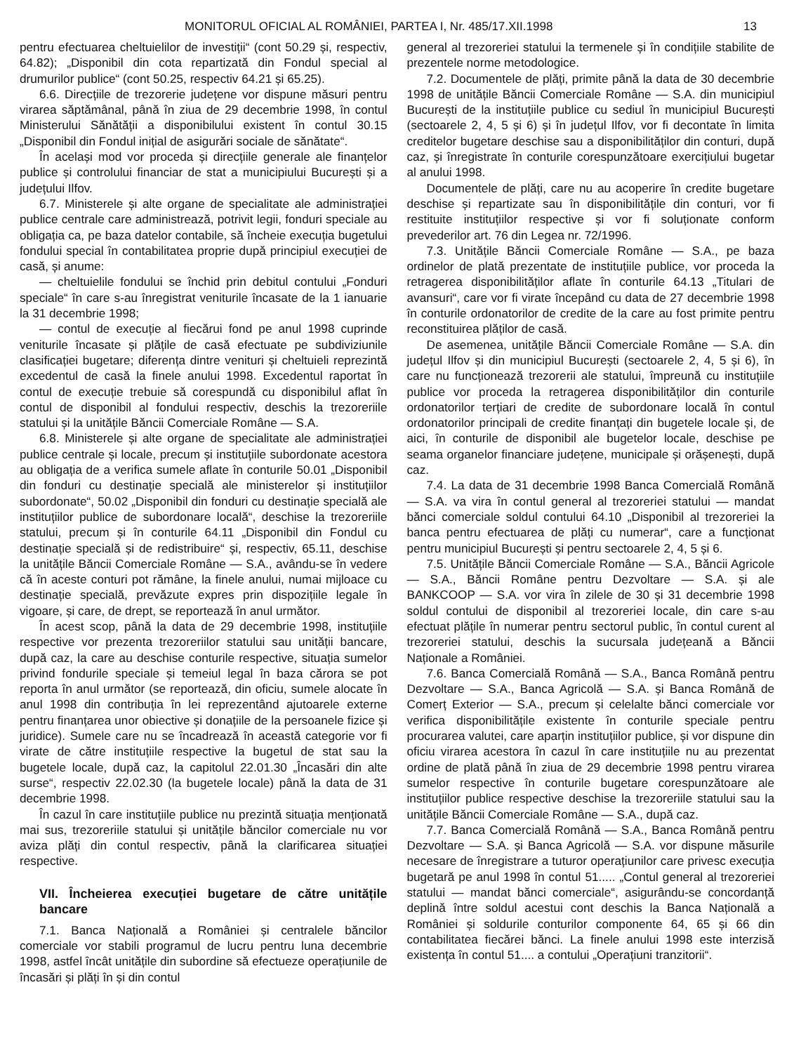MONITORUL OFICIAL AL ROMÂNIEI, PARTEA I, Nr. 485/17.XII.1998 13
pentru efectuarea cheltuielilor de investiții“ (cont 50.29 și, respectiv, 64.82); „Disponibil din cota repartizată din Fondul special al drumurilor publice“ (cont 50.25, respectiv 64.21 și 65.25).
6.6. Direcțiile de trezorerie județene vor dispune măsuri pentru virarea săptămânal, până în ziua de 29 decembrie 1998, în contul Ministerului Sănătății a disponibilului existent în contul 30.15 „Disponibil din Fondul inițial de asigurări sociale de sănătate“.
În același mod vor proceda și direcțiile generale ale finanțelor publice și controlului financiar de stat a municipiului București și a județului Ilfov.
6.7. Ministerele și alte organe de specialitate ale administrației publice centrale care administrează, potrivit legii, fonduri speciale au obligația ca, pe baza datelor contabile, să încheie execuția bugetului fondului special în contabilitatea proprie după principiul execuției de casă, și anume:
— cheltuielile fondului se închid prin debitul contului „Fonduri speciale“ în care s-au înregistrat veniturile încasate de la 1 ianuarie la 31 decembrie 1998;
— contul de execuție al fiecărui fond pe anul 1998 cuprinde veniturile încasate și plățile de casă efectuate pe subdiviziunile clasificației bugetare; diferența dintre venituri și cheltuieli reprezintă excedentul de casă la finele anului 1998. Excedentul raportat în contul de execuție trebuie să corespundă cu disponibilul aflat în contul de disponibil al fondului respectiv, deschis la trezoreriile statului și la unitățile Băncii Comerciale Române — S.A.
6.8. Ministerele și alte organe de specialitate ale administrației publice centrale și locale, precum și instituțiile subordonate acestora au obligația de a verifica sumele aflate în conturile 50.01 „Disponibil din fonduri cu destinație specială ale ministerelor și instituțiilor subordonate“, 50.02 „Disponibil din fonduri cu destinație specială ale instituțiilor publice de subordonare locală“, deschise la trezoreriile statului, precum și în conturile 64.11 „Disponibil din Fondul cu destinație specială și de redistribuire“ și, respectiv, 65.11, deschise la unitățile Băncii Comerciale Române — S.A., avându-se în vedere că în aceste conturi pot rămâne, la finele anului, numai mijloace cu destinație specială, prevăzute expres prin dispozițiile legale în vigoare, și care, de drept, se reportează în anul următor.
În acest scop, până la data de 29 decembrie 1998, instituțiile respective vor prezenta trezoreriilor statului sau unității bancare, după caz, la care au deschise conturile respective, situația sumelor privind fondurile speciale și temeiul legal în baza cărora se pot reporta în anul următor (se reportează, din oficiu, sumele alocate în anul 1998 din contribuția în lei reprezentând ajutoarele externe pentru finanțarea unor obiective și donațiile de la persoanele fizice și juridice). Sumele care nu se încadrează în această categorie vor fi virate de către instituțiile respective la bugetul de stat sau la bugetele locale, după caz, la capitolul 22.01.30 „Încasări din alte surse“, respectiv 22.02.30 (la bugetele locale) până la data de 31 decembrie 1998.
În cazul în care instituțiile publice nu prezintă situația menționată mai sus, trezoreriile statului și unitățile băncilor comerciale nu vor aviza plăți din contul respectiv, până la clarificarea situației respective.
VII. Încheierea execuției bugetare de către unitățile bancare
7.1. Banca Națională a României și centralele băncilor comerciale vor stabili programul de lucru pentru luna decembrie 1998, astfel încât unitățile din subordine să efectueze operațiunile de încasări și plăți în și din contul
general al trezoreriei statului la termenele și în condițiile stabilite de prezentele norme metodologice.
7.2. Documentele de plăți, primite până la data de 30 decembrie 1998 de unitățile Băncii Comerciale Române — S.A. din municipiul București de la instituțiile publice cu sediul în municipiul București (sectoarele 2, 4, 5 și 6) și în județul Ilfov, vor fi decontate în limita creditelor bugetare deschise sau a disponibilităților din conturi, după caz, și înregistrate în conturile corespunzătoare exercițiului bugetar al anului 1998.
Documentele de plăți, care nu au acoperire în credite bugetare deschise și repartizate sau în disponibilitățile din conturi, vor fi restituite instituțiilor respective și vor fi soluționate conform prevederilor art. 76 din Legea nr. 72/1996.
7.3. Unitățile Băncii Comerciale Române — S.A., pe baza ordinelor de plată prezentate de instituțiile publice, vor proceda la retragerea disponibilităților aflate în conturile 64.13 „Titulari de avansuri“, care vor fi virate începând cu data de 27 decembrie 1998 în conturile ordonatorilor de credite de la care au fost primite pentru reconstituirea plăților de casă.
De asemenea, unitățile Băncii Comerciale Române — S.A. din județul Ilfov și din municipiul București (sectoarele 2, 4, 5 și 6), în care nu funcționează trezorerii ale statului, împreună cu instituțiile publice vor proceda la retragerea disponibilităților din conturile ordonatorilor terțiari de credite de subordonare locală în contul ordonatorilor principali de credite finanțați din bugetele locale și, de aici, în conturile de disponibil ale bugetelor locale, deschise pe seama organelor financiare județene, municipale și orășenești, după caz.
7.4. La data de 31 decembrie 1998 Banca Comercială Română — S.A. va vira în contul general al trezoreriei statului — mandat bănci comerciale soldul contului 64.10 „Disponibil al trezoreriei la banca pentru efectuarea de plăți cu numerar“, care a funcționat pentru municipiul București și pentru sectoarele 2, 4, 5 și 6.
7.5. Unitățile Băncii Comerciale Române — S.A., Băncii Agricole — S.A., Băncii Române pentru Dezvoltare — S.A. și ale BANKCOOP — S.A. vor vira în zilele de 30 și 31 decembrie 1998 soldul contului de disponibil al trezoreriei locale, din care s-au efectuat plățile în numerar pentru sectorul public, în contul curent al trezoreriei statului, deschis la sucursala județeană a Băncii Naționale a României.
7.6. Banca Comercială Română — S.A., Banca Română pentru Dezvoltare — S.A., Banca Agricolă — S.A. și Banca Română de Comerț Exterior — S.A., precum și celelalte bănci comerciale vor verifica disponibilitățile existente în conturile speciale pentru procurarea valutei, care aparțin instituțiilor publice, și vor dispune din oficiu virarea acestora în cazul în care instituțiile nu au prezentat ordine de plată până în ziua de 29 decembrie 1998 pentru virarea sumelor respective în conturile bugetare corespunzătoare ale instituțiilor publice respective deschise la trezoreriile statului sau la unitățile Băncii Comerciale Române — S.A., după caz.
7.7. Banca Comercială Română — S.A., Banca Română pentru Dezvoltare — S.A. și Banca Agricolă — S.A. vor dispune măsurile necesare de înregistrare a tuturor operațiunilor care privesc execuția bugetară pe anul 1998 în contul 51..... „Contul general al trezoreriei statului — mandat bănci comerciale“, asigurându-se concordanță deplină între soldul acestui cont deschis la Banca Națională a României și soldurile conturilor componente 64, 65 și 66 din contabilitatea fiecărei bănci. La finele anului 1998 este interzisă existența în contul 51.... a contului „Operațiuni tranzitorii“.